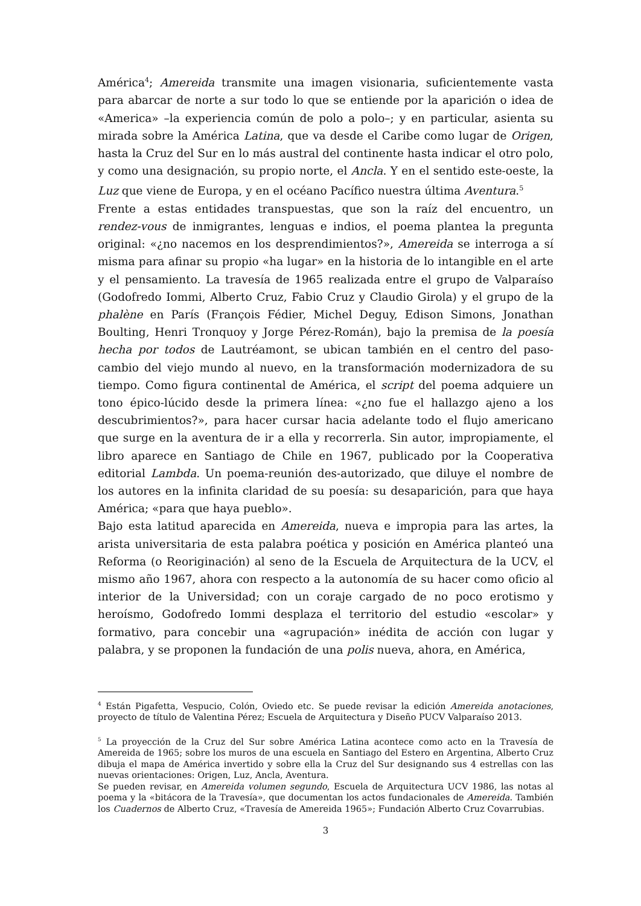América<sup>4</sup>; Amereida transmite una imagen visionaria, suficientemente vasta para abarcar de norte a sur todo lo que se entiende por la aparición o idea de «America» –la experiencia común de polo a polo–; y en particular, asienta su mirada sobre la América Latina, que va desde el Caribe como lugar de Origen, hasta la Cruz del Sur en lo más austral del continente hasta indicar el otro polo, y como una designación, su propio norte, el Ancla. Y en el sentido este-oeste, la Luz que viene de Europa, y en el océano Pacífico nuestra última Aventura.<sup>5</sup>
Frente a estas entidades transpuestas, que son la raíz del encuentro, un rendez-vous de inmigrantes, lenguas e indios, el poema plantea la pregunta original: «¿no nacemos en los desprendimientos?», Amereida se interroga a sí misma para afinar su propio «ha lugar» en la historia de lo intangible en el arte y el pensamiento. La travesía de 1965 realizada entre el grupo de Valparaíso (Godofredo Iommi, Alberto Cruz, Fabio Cruz y Claudio Girola) y el grupo de la phalène en París (François Fédier, Michel Deguy, Edison Simons, Jonathan Boulting, Henri Tronquoy y Jorge Pérez-Román), bajo la premisa de la poesía hecha por todos de Lautréamont, se ubican también en el centro del paso-cambio del viejo mundo al nuevo, en la transformación modernizadora de su tiempo. Como figura continental de América, el script del poema adquiere un tono épico-lúcido desde la primera línea: «¿no fue el hallazgo ajeno a los descubrimientos?», para hacer cursar hacia adelante todo el flujo americano que surge en la aventura de ir a ella y recorrerla. Sin autor, impropiamente, el libro aparece en Santiago de Chile en 1967, publicado por la Cooperativa editorial Lambda. Un poema-reunión des-autorizado, que diluye el nombre de los autores en la infinita claridad de su poesía: su desaparición, para que haya América; «para que haya pueblo».
Bajo esta latitud aparecida en Amereida, nueva e impropia para las artes, la arista universitaria de esta palabra poética y posición en América planteó una Reforma (o Reoriginación) al seno de la Escuela de Arquitectura de la UCV, el mismo año 1967, ahora con respecto a la autonomía de su hacer como oficio al interior de la Universidad; con un coraje cargado de no poco erotismo y heroísmo, Godofredo Iommi desplaza el territorio del estudio «escolar» y formativo, para concebir una «agrupación» inédita de acción con lugar y palabra, y se proponen la fundación de una polis nueva, ahora, en América,
<sup>4</sup> Están Pigafetta, Vespucio, Colón, Oviedo etc. Se puede revisar la edición Amereida anotaciones, proyecto de título de Valentina Pérez; Escuela de Arquitectura y Diseño PUCV Valparaíso 2013.
<sup>5</sup> La proyección de la Cruz del Sur sobre América Latina acontece como acto en la Travesía de Amereida de 1965; sobre los muros de una escuela en Santiago del Estero en Argentina, Alberto Cruz dibuja el mapa de América invertido y sobre ella la Cruz del Sur designando sus 4 estrellas con las nuevas orientaciones: Origen, Luz, Ancla, Aventura.
Se pueden revisar, en Amereida volumen segundo, Escuela de Arquitectura UCV 1986, las notas al poema y la «bitácora de la Travesía», que documentan los actos fundacionales de Amereida. También los Cuadernos de Alberto Cruz, «Travesía de Amereida 1965»; Fundación Alberto Cruz Covarrubias.
3